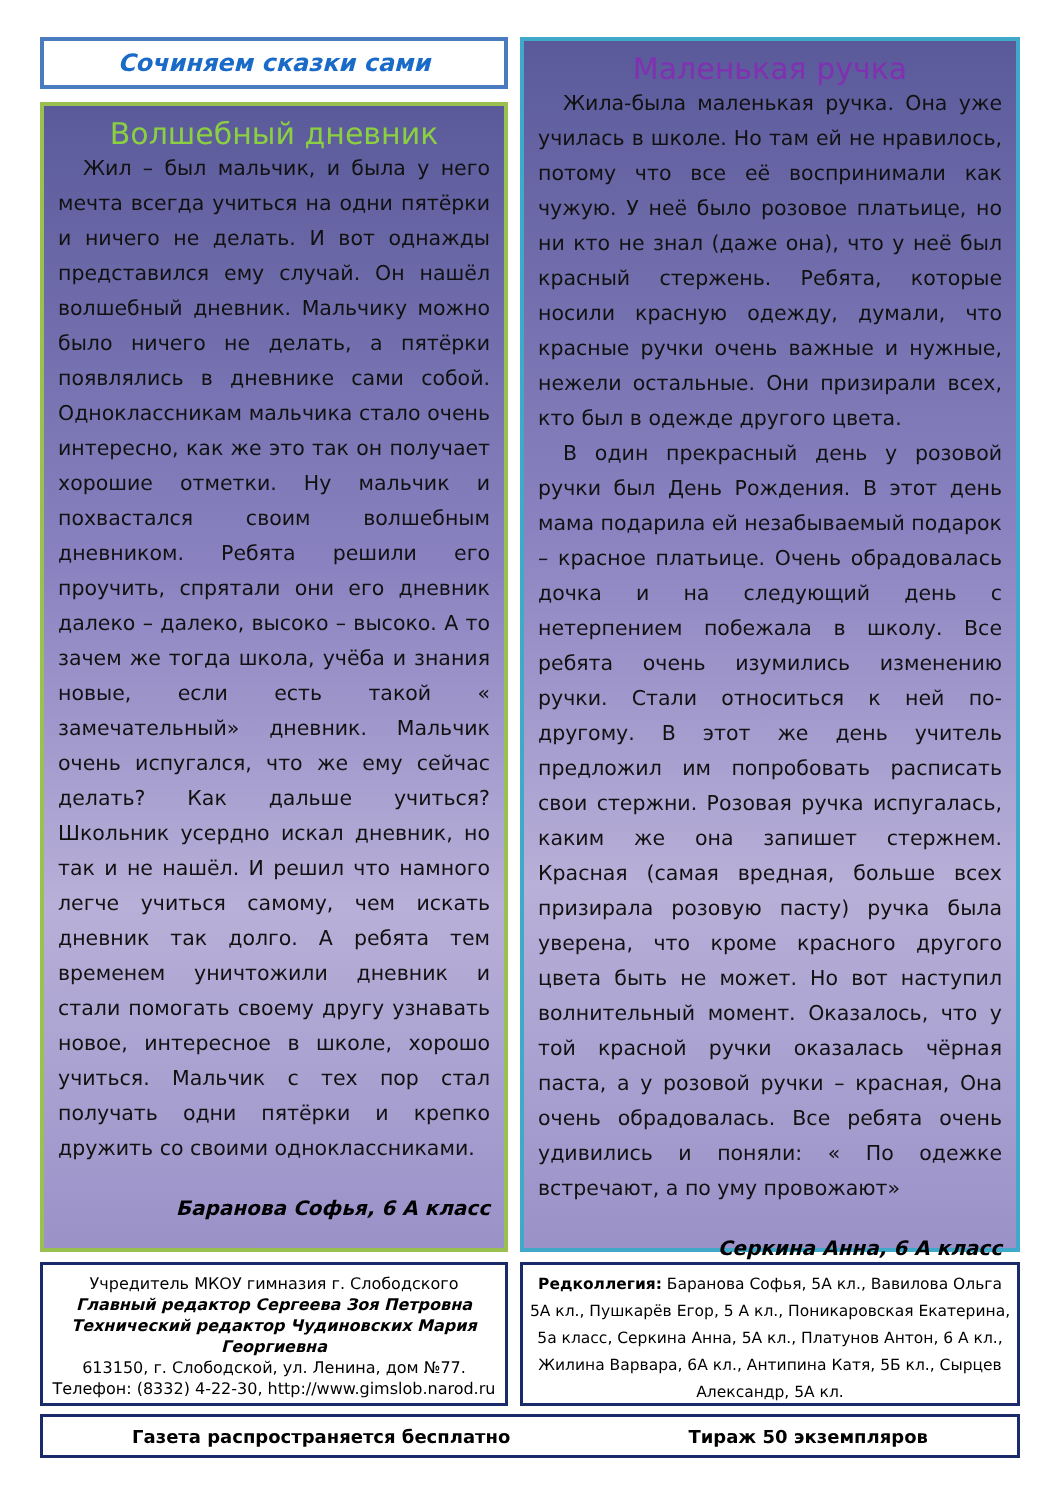Сочиняем сказки сами
Волшебный дневник
Жил – был мальчик, и была у него мечта всегда учиться на одни пятёрки и ничего не делать. И вот однажды представился ему случай. Он нашёл волшебный дневник. Мальчику можно было ничего не делать, а пятёрки появлялись в дневнике сами собой. Одноклассникам мальчика стало очень интересно, как же это так он получает хорошие отметки. Ну мальчик и похвастался своим волшебным дневником. Ребята решили его проучить, спрятали они его дневник далеко – далеко, высоко – высоко. А то зачем же тогда школа, учёба и знания новые, если есть такой « замечательный» дневник. Мальчик очень испугался, что же ему сейчас делать? Как дальше учиться? Школьник усердно искал дневник, но так и не нашёл. И решил что намного легче учиться самому, чем искать дневник так долго. А ребята тем временем уничтожили дневник и стали помогать своему другу узнавать новое, интересное в школе, хорошо учиться. Мальчик с тех пор стал получать одни пятёрки и крепко дружить со своими одноклассниками.
Баранова Софья, 6 А класс
Маленькая ручка
Жила-была маленькая ручка. Она уже училась в школе. Но там ей не нравилось, потому что все её воспринимали как чужую. У неё было розовое платьице, но ни кто не знал (даже она), что у неё был красный стержень. Ребята, которые носили красную одежду, думали, что красные ручки очень важные и нужные, нежели остальные. Они призирали всех, кто был в одежде другого цвета.
В один прекрасный день у розовой ручки был День Рождения. В этот день мама подарила ей незабываемый подарок – красное платьице. Очень обрадовалась дочка и на следующий день с нетерпением побежала в школу. Все ребята очень изумились изменению ручки. Стали относиться к ней по-другому. В этот же день учитель предложил им попробовать расписать свои стержни. Розовая ручка испугалась, каким же она запишет стержнем. Красная (самая вредная, больше всех призирала розовую пасту) ручка была уверена, что кроме красного другого цвета быть не может. Но вот наступил волнительный момент. Оказалось, что у той красной ручки оказалась чёрная паста, а у розовой ручки – красная, Она очень обрадовалась. Все ребята очень удивились и поняли: « По одежке встречают, а по уму провожают»
Серкина Анна, 6 А класс
Учредитель МКОУ гимназия г. Слободского
Главный редактор Сергеева Зоя Петровна
Технический редактор Чудиновских Мария Георгиевна
613150, г. Слободской, ул. Ленина, дом №77.
Телефон: (8332) 4-22-30, http://www.gimslob.narod.ru
Редколлегия: Баранова Софья, 5А кл., Вавилова Ольга 5А кл., Пушкарёв Егор, 5 А кл., Поникаровская Екатерина, 5а класс, Серкина Анна, 5А кл., Платунов Антон, 6 А кл., Жилина Варвара, 6А кл., Антипина Катя, 5Б кл., Сырцев Александр, 5А кл.
Газета распространяется бесплатно Тираж 50 экземпляров